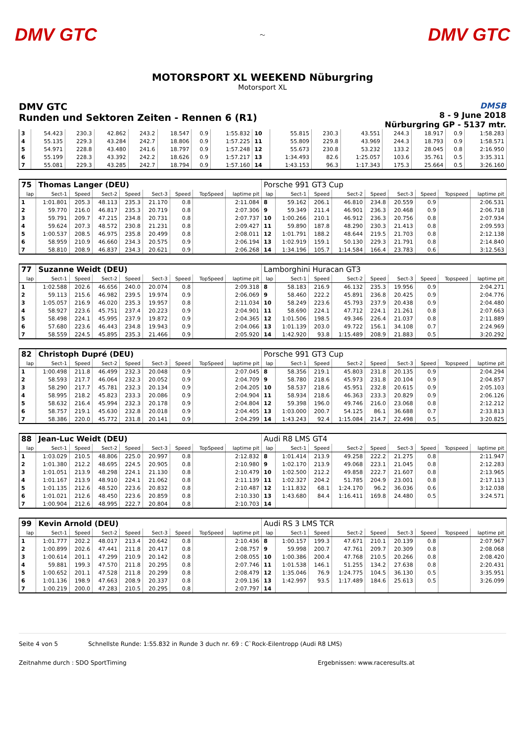DMV GTC
〜
DMV GTC
MOTORSPORT XL WEEKEND Nüburgring
Motorsport XL
DMV GTC
Runden und Sektoren Zeiten - Rennen 6 (R1)
DMSB
8 - 9 June 2018
Nürburgring GP - 5137 mtr.
| 3 | 54.423 | 230.3 | 42.862 | 243.2 | 18.547 | 0.9 | 1:55.832 | 10 | 55.815 | 230.3 | 43.551 | 244.3 | 18.917 | 0.9 | 1:58.283 |
| 4 | 55.135 | 229.3 | 43.284 | 242.7 | 18.806 | 0.9 | 1:57.225 | 11 | 55.809 | 229.8 | 43.969 | 244.3 | 18.793 | 0.9 | 1:58.571 |
| 5 | 54.971 | 228.8 | 43.480 | 241.6 | 18.797 | 0.9 | 1:57.248 | 12 | 55.673 | 230.8 | 53.232 | 133.2 | 28.045 | 0.8 | 2:16.950 |
| 6 | 55.199 | 228.3 | 43.392 | 242.2 | 18.626 | 0.9 | 1:57.217 | 13 | 1:34.493 | 82.6 | 1:25.057 | 103.6 | 35.761 | 0.5 | 3:35.311 |
| 7 | 55.081 | 229.3 | 43.285 | 242.7 | 18.794 | 0.9 | 1:57.160 | 14 | 1:43.153 | 96.3 | 1:17.343 | 175.3 | 25.664 | 0.5 | 3:26.160 |
| 75 | Thomas Langer (DEU) | | | | | | | | Porsche 991 GT3 Cup | | | | | | | | |
| lap | Sect-1 | Speed | Sect-2 | Speed | Sect-3 | Speed | TopSpeed | laptime pit | lap | Sect-1 | Speed | Sect-2 | Speed | Sect-3 | Speed | Topspeed | laptime pit |
| 1 | 1:01.801 | 205.3 | 48.113 | 235.3 | 21.170 | 0.8 | | 2:11.084 | 8 | 59.162 | 206.1 | 46.810 | 234.8 | 20.559 | 0.9 | | 2:06.531 |
| 2 | 59.770 | 216.0 | 46.817 | 235.3 | 20.719 | 0.8 | | 2:07.306 | 9 | 59.349 | 211.4 | 46.901 | 236.3 | 20.468 | 0.9 | | 2:06.718 |
| 3 | 59.791 | 209.7 | 47.215 | 234.8 | 20.731 | 0.8 | | 2:07.737 | 10 | 1:00.266 | 210.1 | 46.912 | 236.3 | 20.756 | 0.8 | | 2:07.934 |
| 4 | 59.624 | 207.3 | 48.572 | 230.8 | 21.231 | 0.8 | | 2:09.427 | 11 | 59.890 | 187.8 | 48.290 | 230.3 | 21.413 | 0.8 | | 2:09.593 |
| 5 | 1:00.537 | 208.5 | 46.975 | 235.8 | 20.499 | 0.8 | | 2:08.011 | 12 | 1:01.791 | 188.2 | 48.644 | 219.5 | 21.703 | 0.8 | | 2:12.138 |
| 6 | 58.959 | 210.9 | 46.660 | 234.3 | 20.575 | 0.9 | | 2:06.194 | 13 | 1:02.919 | 159.1 | 50.130 | 229.3 | 21.791 | 0.8 | | 2:14.840 |
| 7 | 58.810 | 208.9 | 46.837 | 234.3 | 20.621 | 0.9 | | 2:06.268 | 14 | 1:34.196 | 105.7 | 1:14.584 | 166.4 | 23.783 | 0.6 | | 3:12.563 |
| 77 | Suzanne Weidt (DEU) | | | | | | | | Lamborghini Huracan GT3 | | | | | | | | |
| lap | Sect-1 | Speed | Sect-2 | Speed | Sect-3 | Speed | TopSpeed | laptime pit | lap | Sect-1 | Speed | Sect-2 | Speed | Sect-3 | Speed | Topspeed | laptime pit |
| 1 | 1:02.588 | 202.6 | 46.656 | 240.0 | 20.074 | 0.8 | | 2:09.318 | 8 | 58.183 | 216.9 | 46.132 | 235.3 | 19.956 | 0.9 | | 2:04.271 |
| 2 | 59.113 | 215.6 | 46.982 | 239.5 | 19.974 | 0.9 | | 2:06.069 | 9 | 58.460 | 222.2 | 45.891 | 236.8 | 20.425 | 0.9 | | 2:04.776 |
| 3 | 1:05.057 | 216.9 | 46.020 | 235.3 | 19.957 | 0.8 | | 2:11.034 | 10 | 58.249 | 223.6 | 45.793 | 237.9 | 20.438 | 0.9 | | 2:04.480 |
| 4 | 58.927 | 223.6 | 45.751 | 237.4 | 20.223 | 0.9 | | 2:04.901 | 11 | 58.690 | 224.1 | 47.712 | 224.1 | 21.261 | 0.8 | | 2:07.663 |
| 5 | 58.498 | 224.1 | 45.995 | 237.9 | 19.872 | 0.9 | | 2:04.365 | 12 | 1:01.506 | 198.5 | 49.346 | 226.4 | 21.037 | 0.8 | | 2:11.889 |
| 6 | 57.680 | 223.6 | 46.443 | 234.8 | 19.943 | 0.9 | | 2:04.066 | 13 | 1:01.139 | 203.0 | 49.722 | 156.1 | 34.108 | 0.7 | | 2:24.969 |
| 7 | 58.559 | 224.5 | 45.895 | 235.3 | 21.466 | 0.9 | | 2:05.920 | 14 | 1:42.920 | 93.8 | 1:15.489 | 208.9 | 21.883 | 0.5 | | 3:20.292 |
| 82 | Christoph Dupré (DEU) | | | | | | | | Porsche 991 GT3 Cup | | | | | | | | |
| lap | Sect-1 | Speed | Sect-2 | Speed | Sect-3 | Speed | TopSpeed | laptime pit | lap | Sect-1 | Speed | Sect-2 | Speed | Sect-3 | Speed | Topspeed | laptime pit |
| 1 | 1:00.498 | 211.8 | 46.499 | 232.3 | 20.048 | 0.9 | | 2:07.045 | 8 | 58.356 | 219.1 | 45.803 | 231.8 | 20.135 | 0.9 | | 2:04.294 |
| 2 | 58.593 | 217.7 | 46.064 | 232.3 | 20.052 | 0.9 | | 2:04.709 | 9 | 58.780 | 218.6 | 45.973 | 231.8 | 20.104 | 0.9 | | 2:04.857 |
| 3 | 58.290 | 217.7 | 45.781 | 232.3 | 20.134 | 0.9 | | 2:04.205 | 10 | 58.537 | 218.6 | 45.951 | 232.8 | 20.615 | 0.9 | | 2:05.103 |
| 4 | 58.995 | 218.2 | 45.823 | 233.3 | 20.086 | 0.9 | | 2:04.904 | 11 | 58.934 | 218.6 | 46.363 | 233.3 | 20.829 | 0.9 | | 2:06.126 |
| 5 | 58.632 | 216.4 | 45.994 | 232.3 | 20.178 | 0.9 | | 2:04.804 | 12 | 59.398 | 196.0 | 49.746 | 216.0 | 23.068 | 0.8 | | 2:12.212 |
| 6 | 58.757 | 219.1 | 45.630 | 232.8 | 20.018 | 0.9 | | 2:04.405 | 13 | 1:03.000 | 200.7 | 54.125 | 86.1 | 36.688 | 0.7 | | 2:33.813 |
| 7 | 58.386 | 220.0 | 45.772 | 231.8 | 20.141 | 0.9 | | 2:04.299 | 14 | 1:43.243 | 92.4 | 1:15.084 | 214.7 | 22.498 | 0.5 | | 3:20.825 |
| 88 | Jean-Luc Weidt (DEU) | | | | | | | | Audi R8 LMS GT4 | | | | | | | | |
| lap | Sect-1 | Speed | Sect-2 | Speed | Sect-3 | Speed | TopSpeed | laptime pit | lap | Sect-1 | Speed | Sect-2 | Speed | Sect-3 | Speed | Topspeed | laptime pit |
| 1 | 1:03.029 | 210.5 | 48.806 | 225.0 | 20.997 | 0.8 | | 2:12.832 | 8 | 1:01.414 | 213.9 | 49.258 | 222.2 | 21.275 | 0.8 | | 2:11.947 |
| 2 | 1:01.380 | 212.2 | 48.695 | 224.5 | 20.905 | 0.8 | | 2:10.980 | 9 | 1:02.170 | 213.9 | 49.068 | 223.1 | 21.045 | 0.8 | | 2:12.283 |
| 3 | 1:01.051 | 213.9 | 48.298 | 224.1 | 21.130 | 0.8 | | 2:10.479 | 10 | 1:02.500 | 212.2 | 49.858 | 222.7 | 21.607 | 0.8 | | 2:13.965 |
| 4 | 1:01.167 | 213.9 | 48.910 | 224.1 | 21.062 | 0.8 | | 2:11.139 | 11 | 1:02.327 | 204.2 | 51.785 | 204.9 | 23.001 | 0.8 | | 2:17.113 |
| 5 | 1:01.135 | 212.6 | 48.520 | 223.6 | 20.832 | 0.8 | | 2:10.487 | 12 | 1:11.832 | 68.1 | 1:24.170 | 96.2 | 36.036 | 0.6 | | 3:12.038 |
| 6 | 1:01.021 | 212.6 | 48.450 | 223.6 | 20.859 | 0.8 | | 2:10.330 | 13 | 1:43.680 | 84.4 | 1:16.411 | 169.8 | 24.480 | 0.5 | | 3:24.571 |
| 7 | 1:00.904 | 212.6 | 48.995 | 222.7 | 20.804 | 0.8 | | 2:10.703 | 14 | | | | | | | | |
| 99 | Kevin Arnold (DEU) | | | | | | | | Audi RS 3 LMS TCR | | | | | | | | |
| lap | Sect-1 | Speed | Sect-2 | Speed | Sect-3 | Speed | TopSpeed | laptime pit | lap | Sect-1 | Speed | Sect-2 | Speed | Sect-3 | Speed | Topspeed | laptime pit |
| 1 | 1:01.777 | 202.2 | 48.017 | 213.4 | 20.642 | 0.8 | | 2:10.436 | 8 | 1:00.157 | 199.3 | 47.671 | 210.1 | 20.139 | 0.8 | | 2:07.967 |
| 2 | 1:00.899 | 202.6 | 47.441 | 211.8 | 20.417 | 0.8 | | 2:08.757 | 9 | 59.998 | 200.7 | 47.761 | 209.7 | 20.309 | 0.8 | | 2:08.068 |
| 3 | 1:00.614 | 201.1 | 47.299 | 210.9 | 20.142 | 0.8 | | 2:08.055 | 10 | 1:00.386 | 200.4 | 47.768 | 210.5 | 20.266 | 0.8 | | 2:08.420 |
| 4 | 59.881 | 199.3 | 47.570 | 211.8 | 20.295 | 0.8 | | 2:07.746 | 11 | 1:01.538 | 146.1 | 51.255 | 134.2 | 27.638 | 0.8 | | 2:20.431 |
| 5 | 1:00.652 | 201.1 | 47.528 | 211.8 | 20.299 | 0.8 | | 2:08.479 | 12 | 1:35.046 | 76.9 | 1:24.775 | 104.5 | 36.130 | 0.5 | | 3:35.951 |
| 6 | 1:01.136 | 198.9 | 47.663 | 208.9 | 20.337 | 0.8 | | 2:09.136 | 13 | 1:42.997 | 93.5 | 1:17.489 | 184.6 | 25.613 | 0.5 | | 3:26.099 |
| 7 | 1:00.219 | 200.0 | 47.283 | 210.5 | 20.295 | 0.8 | | 2:07.797 | 14 | | | | | | | | |
Seite 4 von 5 Schnellste Runde: 1:55.832 in Runde 3 duch nr. 69 : C`Rock-Eilentropp (Audi R8 LMS)
Zeitnahme durch : SDO SportTiming Ergebnissen: www.raceresults.at